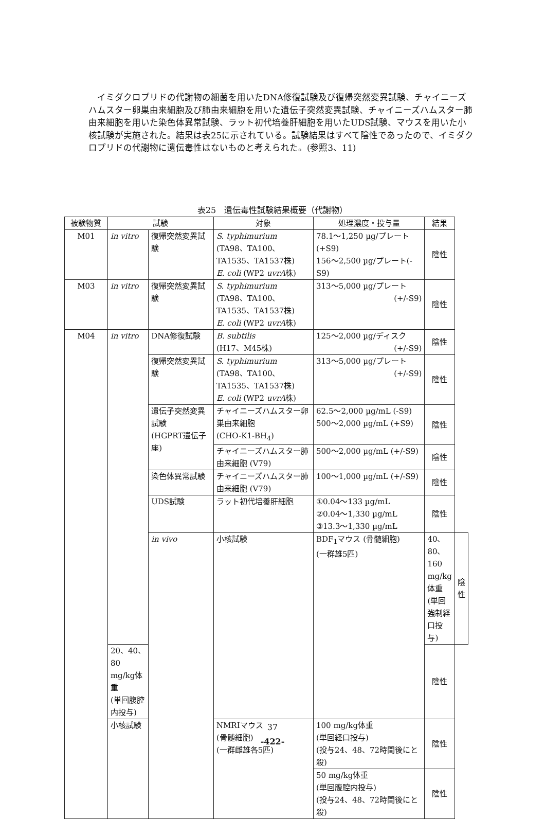イミダクロプリドの代謝物の細菌を用いたDNA修復試験及び復帰突然変異試験、チャイニーズハムスター卵巣由来細胞及び肺由来細胞を用いた遺伝子突然変異試験、チャイニーズハムスター肺由来細胞を用いた染色体異常試験、ラット初代培養肝細胞を用いたUDS試験、マウスを用いた小核試験が実施された。結果は表25に示されている。試験結果はすべて陰性であったので、イミダクロプリドの代謝物に遺伝毒性はないものと考えられた。(参照3、11)
表25　遺伝毒性試験結果概要（代謝物）
| 被験物質 | 試験 | | 対象 | 処理濃度・投与量 | 結果 | |
| --- | --- | --- | --- | --- | --- | --- |
| M01 | in vitro | 復帰突然変異試験 | S. typhimurium (TA98、TA100、 TA1535、TA1537株) E. coli (WP2 uvrA 株) | 78.1～1,250 µg/プレート(+S9) 156～2,500 µg/プレート(-S9) | 陰性 | |
| M03 | in vitro | 復帰突然変異試験 | S. typhimurium (TA98、TA100、 TA1535、TA1537株) E. coli (WP2 uvrA 株) | 313～5,000 µg/プレート (+/-S9) | 陰性 | |
| M04 | in vitro | DNA修復試験 | B. subtilis (H17、M45株) | 125～2,000 µg/ディスク (+/-S9) | 陰性 | |
| | | 復帰突然変異試験 | S. typhimurium (TA98、TA100、 TA1535、TA1537株) E. coli (WP2 uvrA 株) | 313～5,000 µg/プレート (+/-S9) | 陰性 | |
| | | 遺伝子突然変異試験 (HGPRT遺伝子座) | チャイニーズハムスター卵巣由来細胞 (CHO-K1-BH<sub>4</sub>) | 62.5～2,000 µg/mL (-S9) 500～2,000 µg/mL (+S9) | 陰性 | |
| | | | チャイニーズハムスター肺由来細胞 (V79) | 500～2,000 µg/mL (+/-S9) | 陰性 | |
| | | 染色体異常試験 | チャイニーズハムスター肺由来細胞 (V79) | 100～1,000 µg/mL (+/-S9) | 陰性 | |
| | | UDS試験 | ラット初代培養肝細胞 | ①0.04～133 µg/mL ②0.04～1,330 µg/mL ③13.3～1,330 µg/mL | 陰性 | |
| | | in vivo | 小核試験 | BDF<sub>1</sub>マウス (骨髄細胞) (一群雄5匹) | 40、80、160 mg/kg体重 (単回強制経口投与) | 陰性 |
| | 20、40、80 mg/kg体重 (単回腹腔内投与) | | | | 陰性 | |
| | 小核試験 | | NMRIマウス (骨髄細胞) (一群雌雄各5匹) | 100 mg/kg体重 (単回経口投与) (投与24、48、72時間後にと殺) | 陰性 | |
| | | | | 50 mg/kg体重 (単回腹腔内投与) (投与24、48、72時間後にと殺) | 陰性 | |
37
-422-